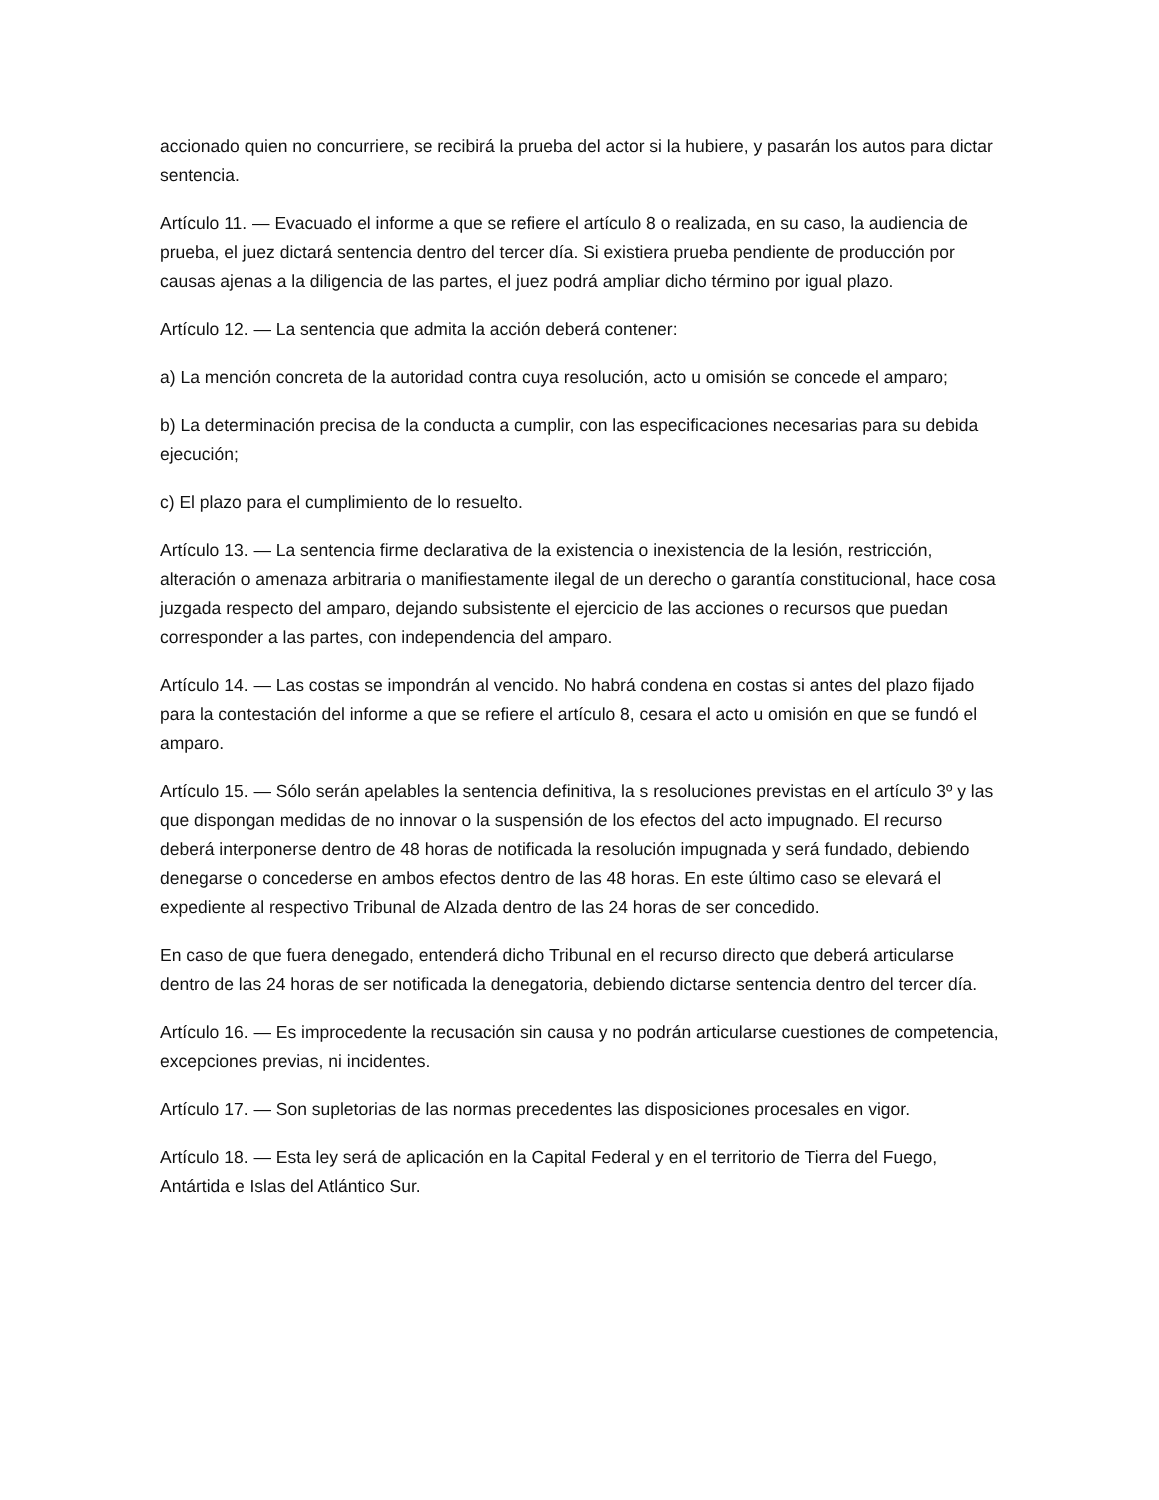accionado quien no concurriere, se recibirá la prueba del actor si la hubiere, y pasarán los autos para dictar sentencia.
Artículo 11. — Evacuado el informe a que se refiere el artículo 8 o realizada, en su caso, la audiencia de prueba, el juez dictará sentencia dentro del tercer día. Si existiera prueba pendiente de producción por causas ajenas a la diligencia de las partes, el juez podrá ampliar dicho término por igual plazo.
Artículo 12. — La sentencia que admita la acción deberá contener:
a) La mención concreta de la autoridad contra cuya resolución, acto u omisión se concede el amparo;
b) La determinación precisa de la conducta a cumplir, con las especificaciones necesarias para su debida ejecución;
c) El plazo para el cumplimiento de lo resuelto.
Artículo 13. — La sentencia firme declarativa de la existencia o inexistencia de la lesión, restricción, alteración o amenaza arbitraria o manifiestamente ilegal de un derecho o garantía constitucional, hace cosa juzgada respecto del amparo, dejando subsistente el ejercicio de las acciones o recursos que puedan corresponder a las partes, con independencia del amparo.
Artículo 14. — Las costas se impondrán al vencido. No habrá condena en costas si antes del plazo fijado para la contestación del informe a que se refiere el artículo 8, cesara el acto u omisión en que se fundó el amparo.
Artículo 15. — Sólo serán apelables la sentencia definitiva, la s resoluciones previstas en el artículo 3º y las que dispongan medidas de no innovar o la suspensión de los efectos del acto impugnado. El recurso deberá interponerse dentro de 48 horas de notificada la resolución impugnada y será fundado, debiendo denegarse o concederse en ambos efectos dentro de las 48 horas. En este último caso se elevará el expediente al respectivo Tribunal de Alzada dentro de las 24 horas de ser concedido.
En caso de que fuera denegado, entenderá dicho Tribunal en el recurso directo que deberá articularse dentro de las 24 horas de ser notificada la denegatoria, debiendo dictarse sentencia dentro del tercer día.
Artículo 16. — Es improcedente la recusación sin causa y no podrán articularse cuestiones de competencia, excepciones previas, ni incidentes.
Artículo 17. — Son supletorias de las normas precedentes las disposiciones procesales en vigor.
Artículo 18. — Esta ley será de aplicación en la Capital Federal y en el territorio de Tierra del Fuego, Antártida e Islas del Atlántico Sur.